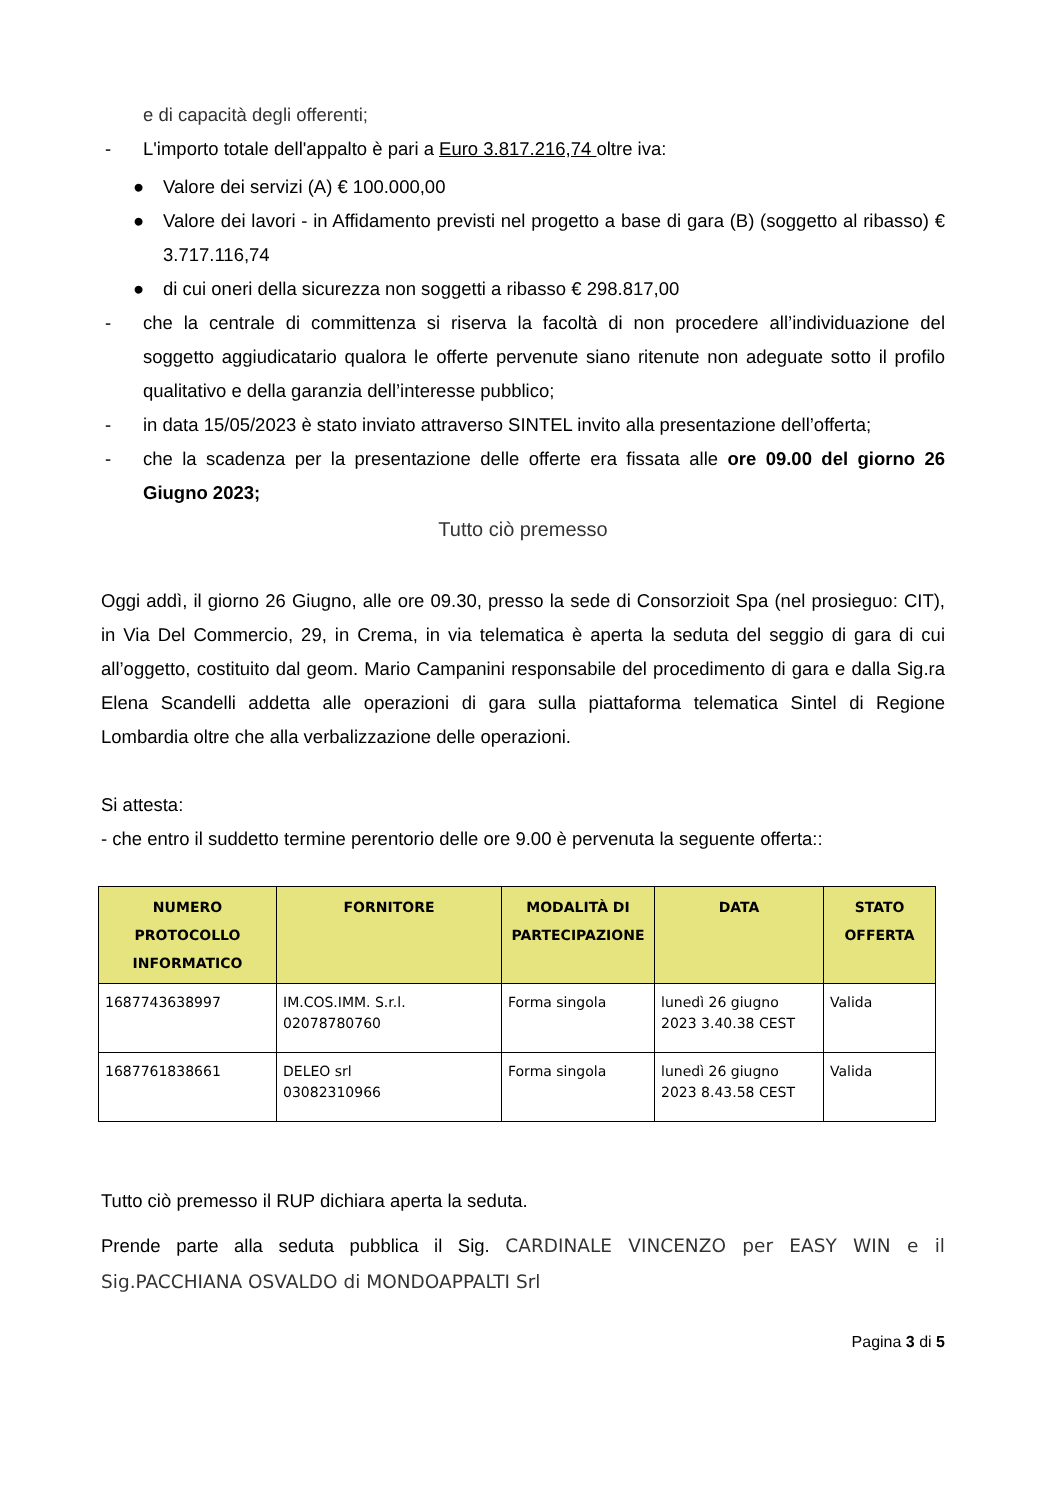e di capacità degli offerenti;
- L'importo totale dell'appalto è pari a Euro 3.817.216,74 oltre iva:
● Valore dei servizi (A) € 100.000,00
● Valore dei lavori - in Affidamento previsti nel progetto a base di gara (B) (soggetto al ribasso) € 3.717.116,74
● di cui oneri della sicurezza non soggetti a ribasso € 298.817,00
- che la centrale di committenza si riserva la facoltà di non procedere all’individuazione del soggetto aggiudicatario qualora le offerte pervenute siano ritenute non adeguate sotto il profilo qualitativo e della garanzia dell’interesse pubblico;
- in data 15/05/2023 è stato inviato attraverso SINTEL invito alla presentazione dell’offerta;
- che la scadenza per la presentazione delle offerte era fissata alle ore 09.00 del giorno 26 Giugno 2023;
Tutto ciò premesso
Oggi addì, il giorno 26 Giugno, alle ore 09.30, presso la sede di Consorzioit Spa (nel prosieguo: CIT), in Via Del Commercio, 29, in Crema, in via telematica è aperta la seduta del seggio di gara di cui all’oggetto, costituito dal geom. Mario Campanini responsabile del procedimento di gara e dalla Sig.ra Elena Scandelli addetta alle operazioni di gara sulla piattaforma telematica Sintel di Regione Lombardia oltre che alla verbalizzazione delle operazioni.
Si attesta:
- che entro il suddetto termine perentorio delle ore 9.00 è pervenuta la seguente offerta::
| NUMERO PROTOCOLLO INFORMATICO | FORNITORE | MODALITÀ DI PARTECIPAZIONE | DATA | STATO OFFERTA |
| --- | --- | --- | --- | --- |
| 1687743638997 | IM.COS.IMM. S.r.l. 02078780760 | Forma singola | lunedì 26 giugno 2023 3.40.38 CEST | Valida |
| 1687761838661 | DELEO srl 03082310966 | Forma singola | lunedì 26 giugno 2023 8.43.58 CEST | Valida |
Tutto ciò premesso il RUP dichiara aperta la seduta.
Prende parte alla seduta pubblica il Sig. CARDINALE VINCENZO per EASY WIN e il Sig.PACCHIANA OSVALDO di MONDOAPPALTI Srl
Pagina 3 di 5